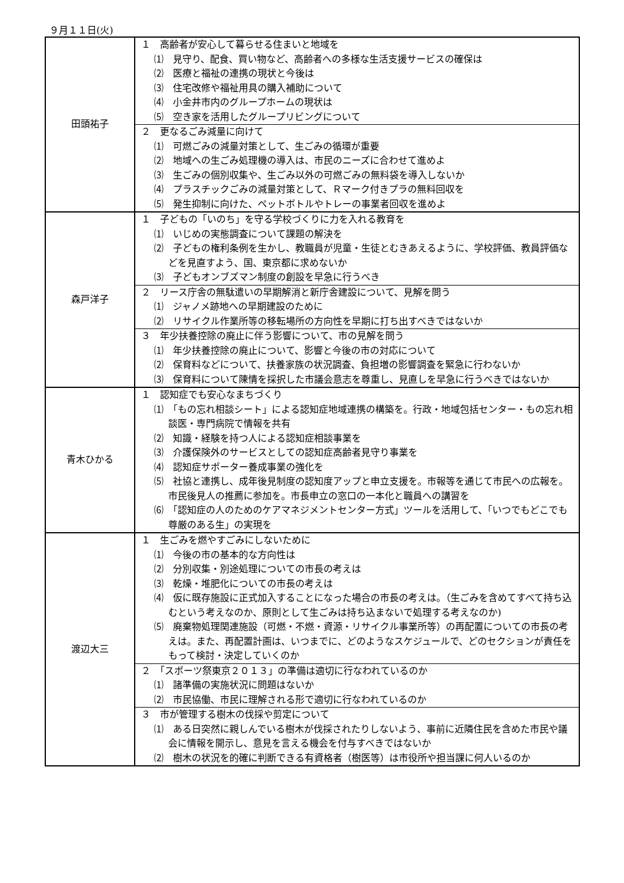９月１１日(火)
| 田頭祐子 | １ 高齢者が安心して暮らせる住まいと地域を ⑴ 見守り、配食、買い物など、高齢者への多様な生活支援サービスの確保は ⑵ 医療と福祉の連携の現状と今後は ⑶ 住宅改修や福祉用具の購入補助について ⑷ 小金井市内のグループホームの現状は ⑸ 空き家を活用したグループリビングについて |
| | ２ 更なるごみ減量に向けて ⑴ 可燃ごみの減量対策として、生ごみの循環が重要 ⑵ 地域への生ごみ処理機の導入は、市民のニーズに合わせて進めよ ⑶ 生ごみの個別収集や、生ごみ以外の可燃ごみの無料袋を導入しないか ⑷ プラスチックごみの減量対策として、Ｒマーク付きプラの無料回収を ⑸ 発生抑制に向けた、ペットボトルやトレーの事業者回収を進めよ |
| 森戸洋子 | １ 子どもの「いのち」を守る学校づくりに力を入れる教育を ⑴ いじめの実態調査について課題の解決を ⑵ 子どもの権利条例を生かし、教職員が児童・生徒とむきあえるように、学校評価、教員評価などを見直すよう、国、東京都に求めないか ⑶ 子どもオンブズマン制度の創設を早急に行うべき |
| | ２ リース庁舎の無駄遣いの早期解消と新庁舎建設について、見解を問う ⑴ ジャノメ跡地への早期建設のために ⑵ リサイクル作業所等の移転場所の方向性を早期に打ち出すべきではないか |
| | ３ 年少扶養控除の廃止に伴う影響について、市の見解を問う ⑴ 年少扶養控除の廃止について、影響と今後の市の対応について ⑵ 保育料などについて、扶養家族の状況調査、負担増の影響調査を緊急に行わないか ⑶ 保育料について陳情を採択した市議会意志を尊重し、見直しを早急に行うべきではないか |
| 青木ひかる | １ 認知症でも安心なまちづくり ⑴ 「もの忘れ相談シート」による認知症地域連携の構築を。行政・地域包括センター・もの忘れ相談医・専門病院で情報を共有 ⑵ 知識・経験を持つ人による認知症相談事業を ⑶ 介護保険外のサービスとしての認知症高齢者見守り事業を ⑷ 認知症サポーター養成事業の強化を ⑸ 社協と連携し、成年後見制度の認知度アップと申立支援を。市報等を通じて市民への広報を。市民後見人の推薦に参加を。市長申立の窓口の一本化と職員への講習を ⑹ 「認知症の人のためのケアマネジメントセンター方式」ツールを活用して、「いつでもどこでも尊厳のある生」の実現を |
| 渡辺大三 | １ 生ごみを燃やすごみにしないために ⑴ 今後の市の基本的な方向性は ⑵ 分別収集・別途処理についての市長の考えは ⑶ 乾燥・堆肥化についての市長の考えは ⑷ 仮に既存施設に正式加入することになった場合の市長の考えは。（生ごみを含めてすべて持ち込むという考えなのか、原則として生ごみは持ち込まないで処理する考えなのか) ⑸ 廃棄物処理関連施設（可燃・不燃・資源・リサイクル事業所等）の再配置についての市長の考えは。また、再配置計画は、いつまでに、どのようなスケジュールで、どのセクションが責任をもって検討・決定していくのか |
| | ２ 「スポーツ祭東京２０１３」の準備は適切に行なわれているのか ⑴ 諸準備の実施状況に問題はないか ⑵ 市民協働、市民に理解される形で適切に行なわれているのか |
| | ３ 市が管理する樹木の伐採や剪定について ⑴ ある日突然に親しんでいる樹木が伐採されたりしないよう、事前に近隣住民を含めた市民や議会に情報を開示し、意見を言える機会を付与すべきではないか ⑵ 樹木の状況を的確に判断できる有資格者（樹医等）は市役所や担当課に何人いるのか |